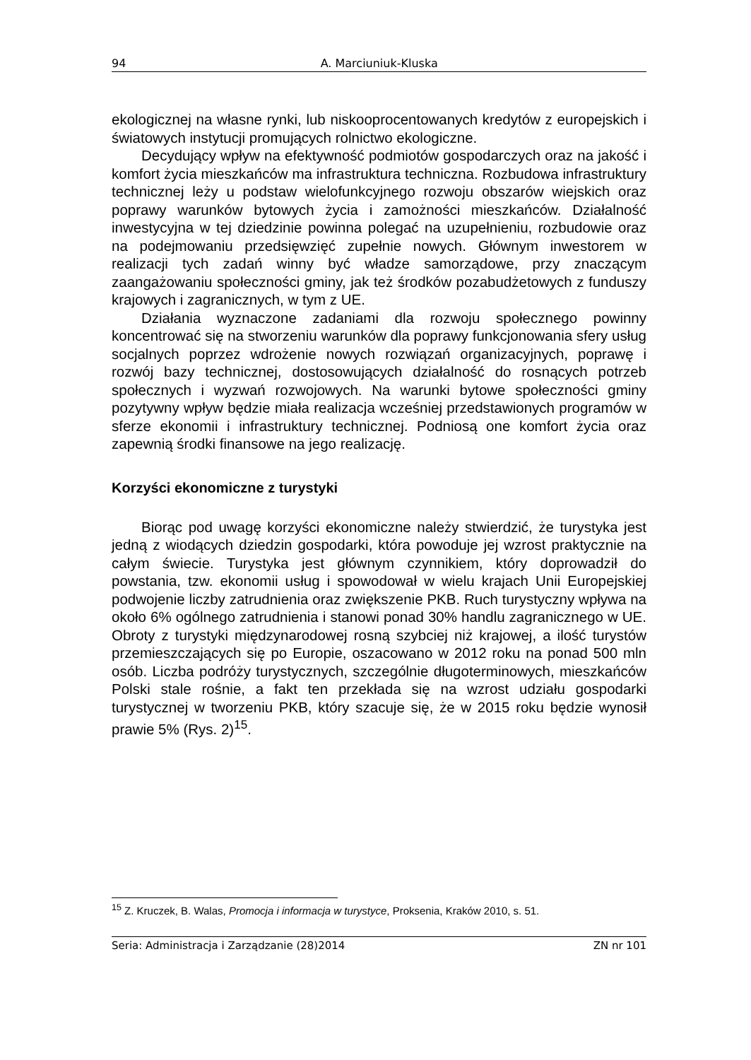94 A. Marciuniuk-Kluska
ekologicznej na własne rynki, lub niskooprocentowanych kredytów z europejskich i światowych instytucji promujących rolnictwo ekologiczne.
Decydujący wpływ na efektywność podmiotów gospodarczych oraz na jakość i komfort życia mieszkańców ma infrastruktura techniczna. Rozbudowa infrastruktury technicznej leży u podstaw wielofunkcyjnego rozwoju obszarów wiejskich oraz poprawy warunków bytowych życia i zamożności mieszkańców. Działalność inwestycyjna w tej dziedzinie powinna polegać na uzupełnieniu, rozbudowie oraz na podejmowaniu przedsięwzięć zupełnie nowych. Głównym inwestorem w realizacji tych zadań winny być władze samorządowe, przy znaczącym zaangażowaniu społeczności gminy, jak też środków pozabudżetowych z funduszy krajowych i zagranicznych, w tym z UE.
Działania wyznaczone zadaniami dla rozwoju społecznego powinny koncentrować się na stworzeniu warunków dla poprawy funkcjonowania sfery usług socjalnych poprzez wdrożenie nowych rozwiązań organizacyjnych, poprawę i rozwój bazy technicznej, dostosowujących działalność do rosnących potrzeb społecznych i wyzwań rozwojowych. Na warunki bytowe społeczności gminy pozytywny wpływ będzie miała realizacja wcześniej przedstawionych programów w sferze ekonomii i infrastruktury technicznej. Podniosą one komfort życia oraz zapewnią środki finansowe na jego realizację.
Korzyści ekonomiczne z turystyki
Biorąc pod uwagę korzyści ekonomiczne należy stwierdzić, że turystyka jest jedną z wiodących dziedzin gospodarki, która powoduje jej wzrost praktycznie na całym świecie. Turystyka jest głównym czynnikiem, który doprowadził do powstania, tzw. ekonomii usług i spowodował w wielu krajach Unii Europejskiej podwojenie liczby zatrudnienia oraz zwiększenie PKB. Ruch turystyczny wpływa na około 6% ogólnego zatrudnienia i stanowi ponad 30% handlu zagranicznego w UE. Obroty z turystyki międzynarodowej rosną szybciej niż krajowej, a ilość turystów przemieszczających się po Europie, oszacowano w 2012 roku na ponad 500 mln osób. Liczba podróży turystycznych, szczególnie długoterminowych, mieszkańców Polski stale rośnie, a fakt ten przekłada się na wzrost udziału gospodarki turystycznej w tworzeniu PKB, który szacuje się, że w 2015 roku będzie wynosił prawie 5% (Rys. 2)<sup>15</sup>.
<sup>15</sup> Z. Kruczek, B. Walas, Promocja i informacja w turystyce, Proksenia, Kraków 2010, s. 51.
Seria: Administracja i Zarządzanie (28)2014 ZN nr 101